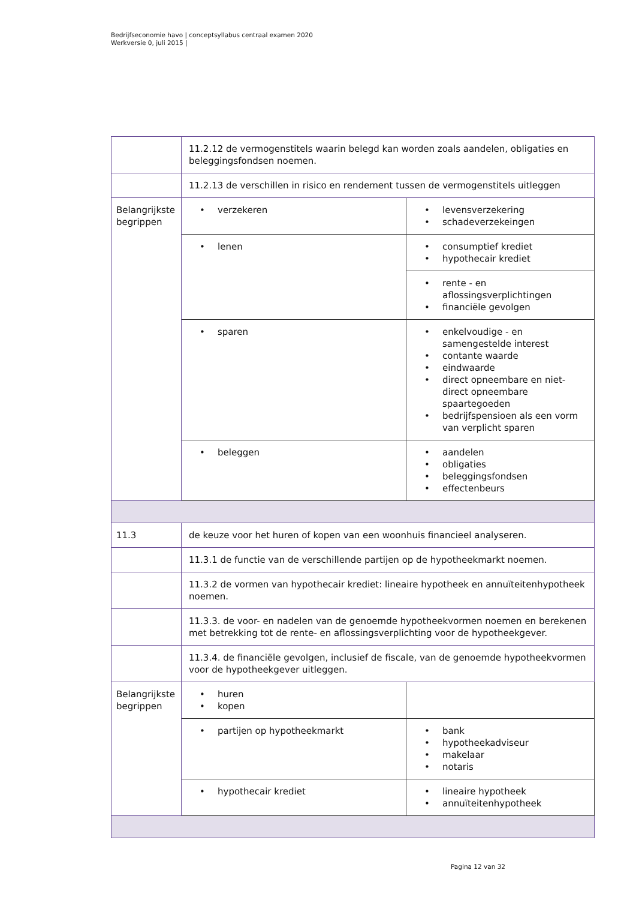Bedrijfseconomie havo | conceptsyllabus centraal examen 2020
Werkversie 0, juli 2015 |
| | 11.2.12 de vermogenstitels waarin belegd kan worden zoals aandelen, obligaties en beleggingsfondsen noemen. | |
| | 11.2.13 de verschillen in risico en rendement tussen de vermogenstitels uitleggen | |
| Belangrijkste begrippen | verzekeren | levensverzekering schadeverzekeingen |
| | lenen | consumptief krediet hypothecair krediet |
| | | rente - en aflossingsverplichtingen financiële gevolgen |
| | sparen | enkelvoudige - en samengestelde interest contante waarde eindwaarde direct opneembare en niet-direct opneembare spaartegoeden bedrijfspensioen als een vorm van verplicht sparen |
| | beleggen | aandelen obligaties beleggingsfondsen effectenbeurs |
| 11.3 | de keuze voor het huren of kopen van een woonhuis financieel analyseren. | |
| | 11.3.1 de functie van de verschillende partijen op de hypotheekmarkt noemen. | |
| | 11.3.2 de vormen van hypothecair krediet: lineaire hypotheek en annuïteitenhypotheek noemen. | |
| | 11.3.3. de voor- en nadelen van de genoemde hypotheekvormen noemen en berekenen met betrekking tot de rente- en aflossingsverplichting voor de hypotheekgever. | |
| | 11.3.4. de financiële gevolgen, inclusief de fiscale, van de genoemde hypotheekvormen voor de hypotheekgever uitleggen. | |
| Belangrijkste begrippen | huren kopen | |
| | partijen op hypotheekmarkt | bank hypotheekadviseur makelaar notaris |
| | hypothecair krediet | lineaire hypotheek annuïteitenhypotheek |
Pagina 12 van 32